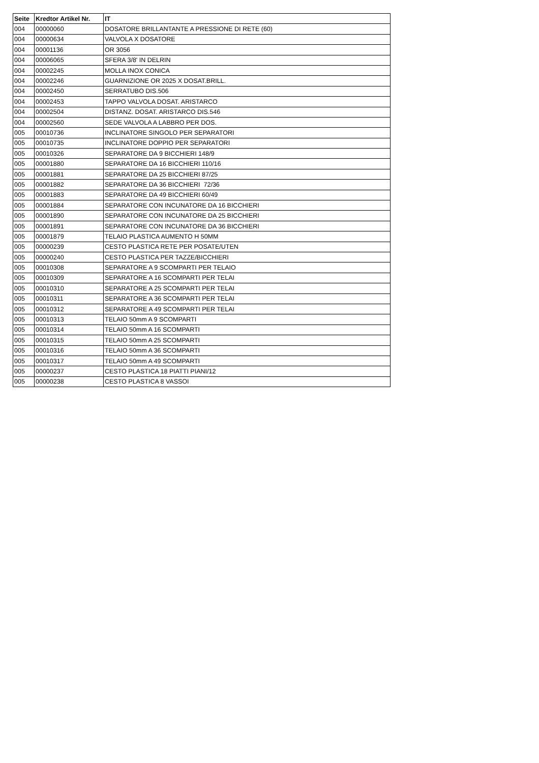| Seite | Kredtor Artikel Nr. | IT |
| --- | --- | --- |
| 004 | 00000060 | DOSATORE BRILLANTANTE A PRESSIONE DI RETE (60) |
| 004 | 00000634 | VALVOLA X DOSATORE |
| 004 | 00001136 | OR 3056 |
| 004 | 00006065 | SFERA 3/8' IN DELRIN |
| 004 | 00002245 | MOLLA INOX CONICA |
| 004 | 00002246 | GUARNIZIONE OR 2025 X DOSAT.BRILL. |
| 004 | 00002450 | SERRATUBO DIS.506 |
| 004 | 00002453 | TAPPO VALVOLA DOSAT. ARISTARCO |
| 004 | 00002504 | DISTANZ. DOSAT. ARISTARCO DIS.546 |
| 004 | 00002560 | SEDE VALVOLA A LABBRO PER DOS. |
| 005 | 00010736 | INCLINATORE SINGOLO PER SEPARATORI |
| 005 | 00010735 | INCLINATORE DOPPIO PER SEPARATORI |
| 005 | 00010326 | SEPARATORE DA 9 BICCHIERI 148/9 |
| 005 | 00001880 | SEPARATORE DA 16 BICCHIERI 110/16 |
| 005 | 00001881 | SEPARATORE DA 25 BICCHIERI 87/25 |
| 005 | 00001882 | SEPARATORE DA 36 BICCHIERI 72/36 |
| 005 | 00001883 | SEPARATORE DA 49 BICCHIERI 60/49 |
| 005 | 00001884 | SEPARATORE CON INCUNATORE DA 16 BICCHIERI |
| 005 | 00001890 | SEPARATORE CON INCUNATORE DA 25 BICCHIERI |
| 005 | 00001891 | SEPARATORE CON INCUNATORE DA 36 BICCHIERI |
| 005 | 00001879 | TELAIO PLASTICA AUMENTO H 50MM |
| 005 | 00000239 | CESTO PLASTICA RETE PER POSATE/UTEN |
| 005 | 00000240 | CESTO PLASTICA PER TAZZE/BICCHIERI |
| 005 | 00010308 | SEPARATORE A 9 SCOMPARTI PER TELAIO |
| 005 | 00010309 | SEPARATORE A 16 SCOMPARTI PER TELAI |
| 005 | 00010310 | SEPARATORE A 25 SCOMPARTI PER TELAI |
| 005 | 00010311 | SEPARATORE A 36 SCOMPARTI PER TELAI |
| 005 | 00010312 | SEPARATORE A 49 SCOMPARTI PER TELAI |
| 005 | 00010313 | TELAIO 50mm A 9 SCOMPARTI |
| 005 | 00010314 | TELAIO 50mm A 16 SCOMPARTI |
| 005 | 00010315 | TELAIO 50mm A 25 SCOMPARTI |
| 005 | 00010316 | TELAIO 50mm A 36 SCOMPARTI |
| 005 | 00010317 | TELAIO 50mm A 49 SCOMPARTI |
| 005 | 00000237 | CESTO PLASTICA 18 PIATTI PIANI/12 |
| 005 | 00000238 | CESTO PLASTICA 8 VASSOI |